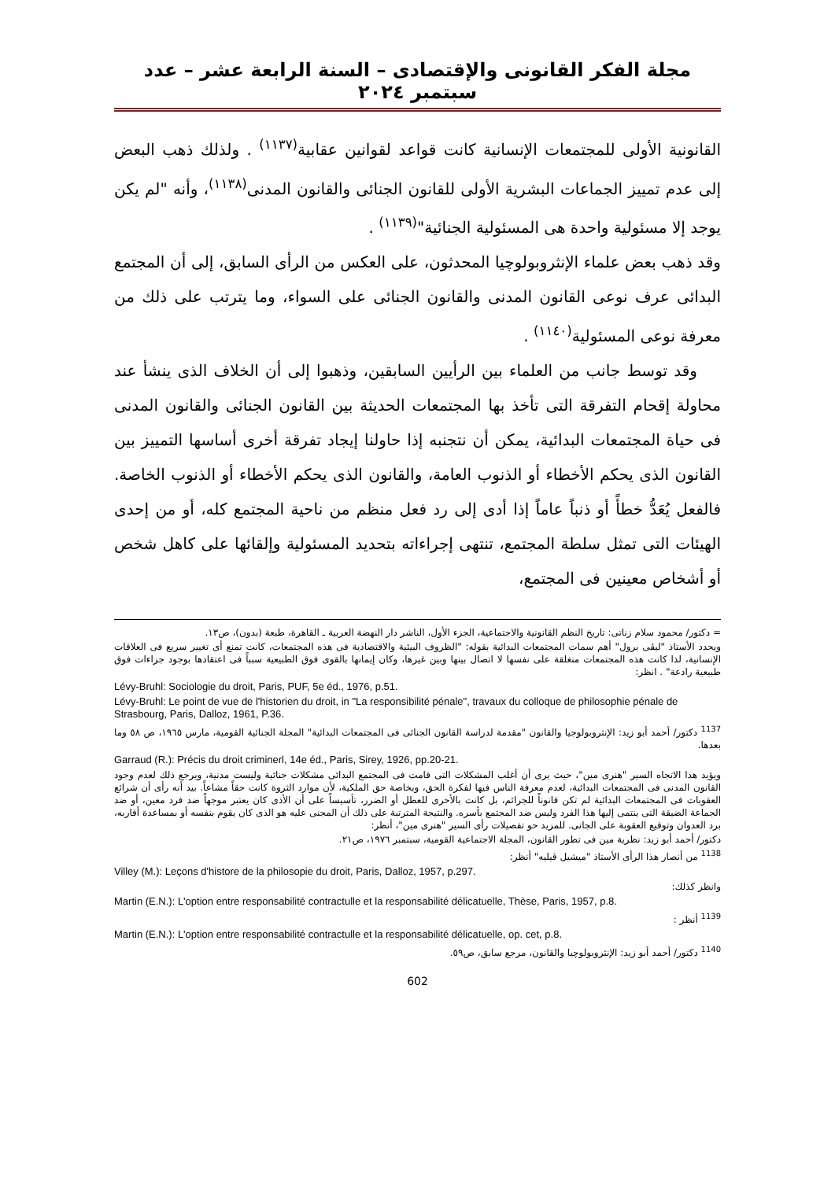مجلة الفكر القانونى والإقتصادى – السنة الرابعة عشر – عدد سبتمبر ٢٠٢٤
القانونية الأولى للمجتمعات الإنسانية كانت قواعد لقوانين عقابية<sup>(١١٣٧)</sup> . ولذلك ذهب البعض إلى عدم تمييز الجماعات البشرية الأولى للقانون الجنائى والقانون المدنى<sup>(١١٣٨)</sup>، وأنه "لم يكن يوجد إلا مسئولية واحدة هى المسئولية الجنائية"<sup>(١١٣٩)</sup> .
وقد ذهب بعض علماء الإنثروبولوچيا المحدثون، على العكس من الرأى السابق، إلى أن المجتمع البدائى عرف نوعى القانون المدنى والقانون الجنائى على السواء، وما يترتب على ذلك من معرفة نوعى المسئولية<sup>(١١٤٠)</sup> .
وقد توسط جانب من العلماء بين الرأيين السابقين، وذهبوا إلى أن الخلاف الذى ينشأ عند محاولة إقحام التفرقة التى تأخذ بها المجتمعات الحديثة بين القانون الجنائى والقانون المدنى فى حياة المجتمعات البدائية، يمكن أن نتجنبه إذا حاولنا إيجاد تفرقة أخرى أساسها التمييز بين القانون الذى يحكم الأخطاء أو الذنوب العامة، والقانون الذى يحكم الأخطاء أو الذنوب الخاصة. فالفعل يُعَدُّ خطأً أو ذنباً عاماً إذا أدى إلى رد فعل منظم من ناحية المجتمع كله، أو من إحدى الهيئات التى تمثل سلطة المجتمع، تنتهى إجراءاته بتحديد المسئولية وإلقائها على كاهل شخص أو أشخاص معينين فى المجتمع،
= دكتور/ محمود سلام زناتى: تاريخ النظم القانونية والاجتماعية، الجزء الأول، الناشر دار النهضة العربية ـ القاهرة، طبعة (بدون)، ص١٣.
ويحدد الأستاذ "ليڤى برول" أهم سمات المجتمعات البدائية بقوله: "الظروف البيئية والاقتصادية فى هذه المجتمعات، كانت تمنع أى تغيير سريع فى العلاقات الإنسانية، لذا كانت هذه المجتمعات منغلقة على نفسها لا اتصال بينها وبين غيرها، وكان إيمانها بالقوى فوق الطبيعية سبباً فى اعتقادها بوجود جزاءات فوق طبيعية رادعة" . انظر:
Lévy-Bruhl: Sociologie du droit, Paris, PUF, 5e éd., 1976, p.51.
Lévy-Bruhl: Le point de vue de l'historien du droit, in "La responsibilité pénale", travaux du colloque de philosophie pénale de Strasbourg, Paris, Dalloz, 1961, P.36.
<sup>1137</sup> دكتور/ أحمد أبو زيد: الإنثروبولوجيا والقانون "مقدمة لدراسة القانون الجنائى فى المجتمعات البدائية" المجلة الجنائية القومية، مارس ١٩٦٥، ص ٥٨ وما بعدها.
Garraud (R.): Précis du droit criminerl, 14e éd., Paris, Sirey, 1926, pp.20-21.
ويؤيد هذا الاتجاه السير "هنرى مين"، حيث يرى أن أغلب المشكلات التى قامت فى المجتمع البدائى مشكلات جنائية وليست مدنية، ويرجع ذلك لعدم وجود القانون المدنى فى المجتمعات البدائية، لعدم معرفة الناس فيها لفكرة الحق، وبخاصة حق الملكية، لأن موارد الثروة كانت حقاً مشاعاً. بيد أنه رأى أن شرائع العقوبات فى المجتمعات البدائية لم تكن قانوناً للجرائم، بل كانت بالأحرى للعطل أو الضرر، تأسيساً على أن الأذى كان يعتبر موجهاً ضد فرد معين، أو ضد الجماعة الضيقة التى ينتمى إليها هذا الفرد وليس ضد المجتمع بأسره. والنتيجة المترتبة على ذلك أن المجنى عليه هو الذى كان يقوم بنفسه أو بمساعدة أقاربه، برد العدوان وتوقيع العقوبة على الجانى. للمزيد حو تفصيلات رأى السير "هنرى مين"، أنظر:
دكتور/ أحمد أبو زيد: نظرية مين فى تطور القانون، المجلة الاجتماعية القومية، سبتمبر ١٩٧٦، ص٢١.
<sup>1138</sup> من أنصار هذا الرأى الأستاذ "ميشيل ڤيليه" أنظر:
Villey (M.): Leçons d'histore de la philosopie du droit, Paris, Dalloz, 1957, p.297.
وانظر كذلك:
Martin (E.N.): L'option entre responsabilité contractulle et la responsabilité délicatuelle, Thèse, Paris, 1957, p.8.
<sup>1139</sup> أنظر :
Martin (E.N.): L'option entre responsabilité contractulle et la responsabilité délicatuelle, op. cet, p.8.
<sup>1140</sup> دكتور/ أحمد أبو زيد: الإنثروبولوچيا والقانون، مرجع سابق، ص٥٩.
602